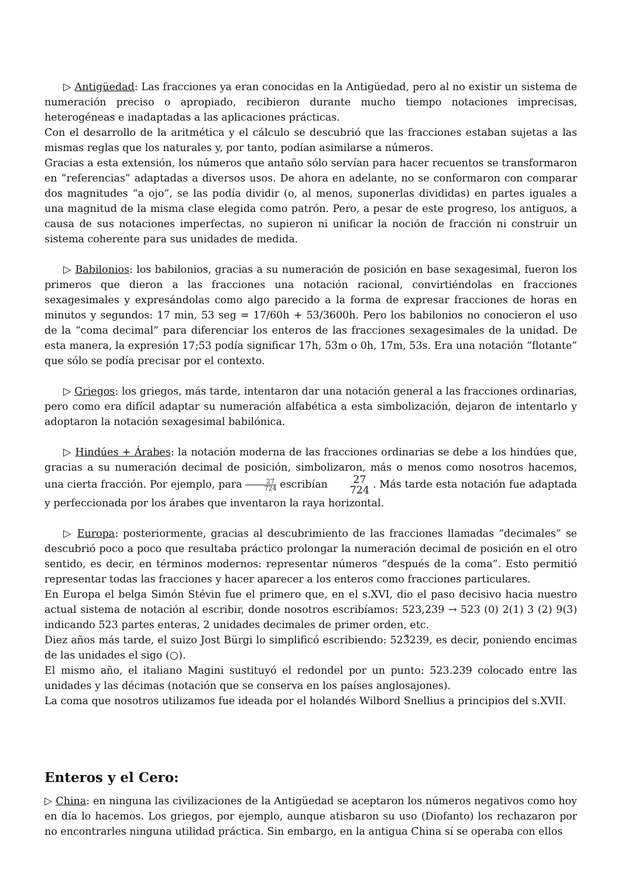▷ Antigüedad: Las fracciones ya eran conocidas en la Antigüedad, pero al no existir un sistema de numeración preciso o apropiado, recibieron durante mucho tiempo notaciones imprecisas, heterogéneas e inadaptadas a las aplicaciones prácticas.
Con el desarrollo de la aritmética y el cálculo se descubrió que las fracciones estaban sujetas a las mismas reglas que los naturales y, por tanto, podían asimilarse a números.
Gracias a esta extensión, los números que antaño sólo servían para hacer recuentos se transformaron en “referencias” adaptadas a diversos usos. De ahora en adelante, no se conformaron con comparar dos magnitudes “a ojo”, se las podía dividir (o, al menos, suponerlas divididas) en partes iguales a una magnitud de la misma clase elegida como patrón. Pero, a pesar de este progreso, los antiguos, a causa de sus notaciones imperfectas, no supieron ni unificar la noción de fracción ni construir un sistema coherente para sus unidades de medida.
▷ Babilonios: los babilonios, gracias a su numeración de posición en base sexagesimal, fueron los primeros que dieron a las fracciones una notación racional, convirtiéndolas en fracciones sexagesimales y expresándolas como algo parecido a la forma de expresar fracciones de horas en minutos y segundos: 17 min, 53 seg = 17/60h + 53/3600h. Pero los babilonios no conocieron el uso de la “coma decimal” para diferenciar los enteros de las fracciones sexagesimales de la unidad. De esta manera, la expresión 17;53 podía significar 17h, 53m o 0h, 17m, 53s. Era una notación “flotante” que sólo se podía precisar por el contexto.
▷ Griegos: los griegos, más tarde, intentaron dar una notación general a las fracciones ordinarias, pero como era difícil adaptar su numeración alfabética a esta simbolización, dejaron de intentarlo y adoptaron la notación sexagesimal babilónica.
▷ Hindúes + Árabes: la notación moderna de las fracciones ordinarias se debe a los hindúes que, gracias a su numeración decimal de posición, simbolizaron, más o menos como nosotros hacemos, una cierta fracción. Por ejemplo, para 27 724 escribían 27 724 . Más tarde esta notación fue adaptada y perfeccionada por los árabes que inventaron la raya horizontal.
▷ Europa: posteriormente, gracias al descubrimiento de las fracciones llamadas “decimales” se descubrió poco a poco que resultaba práctico prolongar la numeración decimal de posición en el otro sentido, es decir, en términos modernos: representar números “después de la coma”. Esto permitió representar todas las fracciones y hacer aparecer a los enteros como fracciones particulares.
En Europa el belga Simón Stévin fue el primero que, en el s.XVI, dio el paso decisivo hacia nuestro actual sistema de notación al escribir, donde nosotros escribíamos: 523,239 → 523 (0) 2(1) 3 (2) 9(3) indicando 523 partes enteras, 2 unidades decimales de primer orden, etc.
Diez años más tarde, el suizo Jost Bürgi lo simplificó escribiendo: 523̊239, es decir, poniendo encimas de las unidades el sigo (○).
El mismo año, el italiano Magini sustituyó el redondel por un punto: 523.239 colocado entre las unidades y las décimas (notación que se conserva en los países anglosajones).
La coma que nosotros utilizamos fue ideada por el holandés Wilbord Snellius a principios del s.XVII.
Enteros y el Cero:
▷ China: en ninguna las civilizaciones de la Antigüedad se aceptaron los números negativos como hoy en día lo hacemos. Los griegos, por ejemplo, aunque atisbaron su uso (Diofanto) los rechazaron por no encontrarles ninguna utilidad práctica. Sin embargo, en la antigua China sí se operaba con ellos